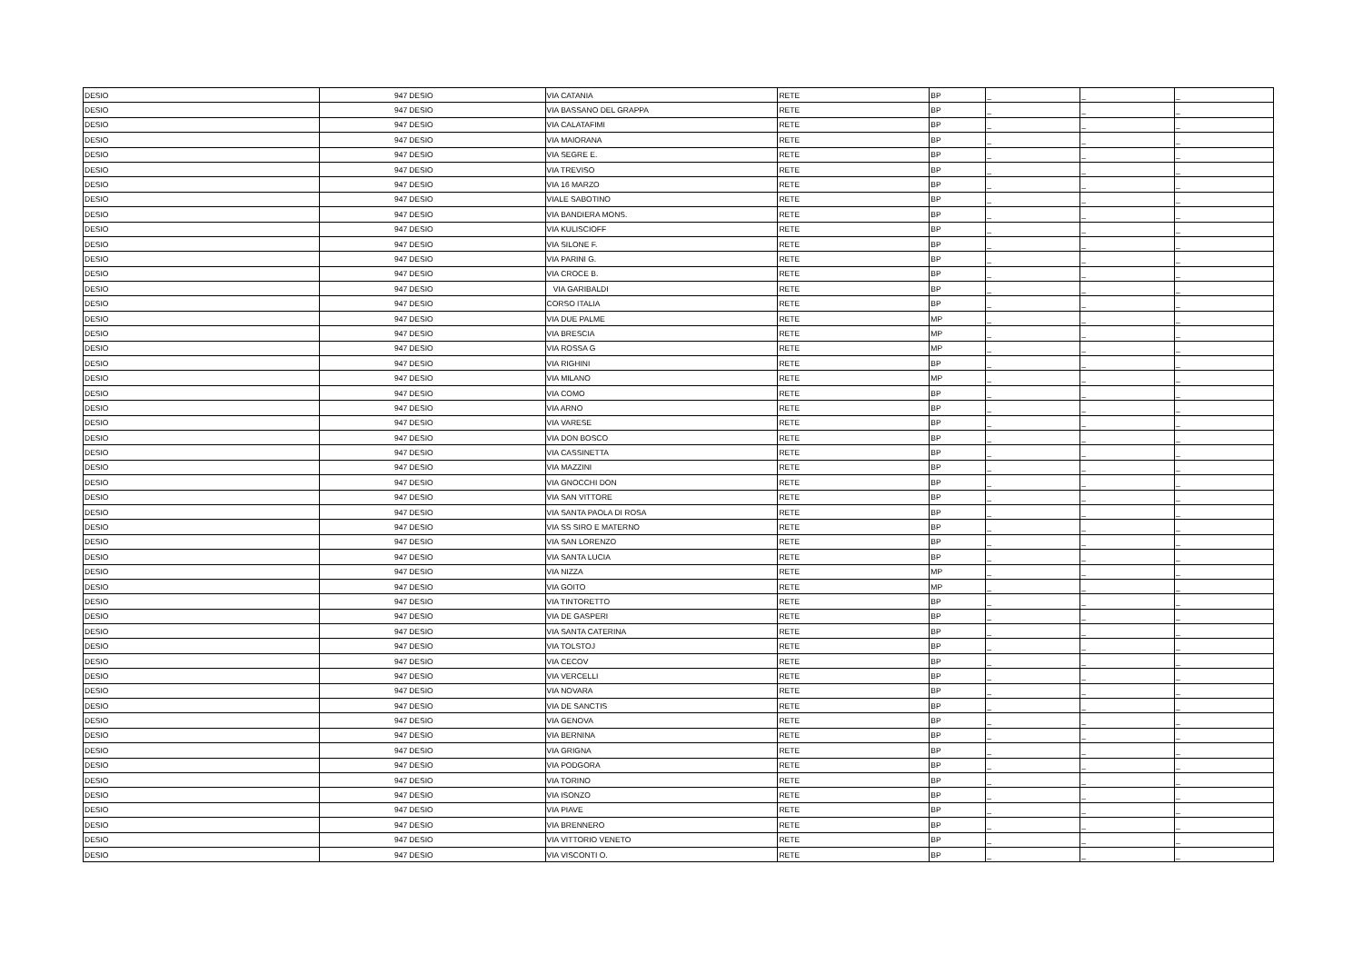| DESIO | 947 | DESIO | VIA CATANIA | RETE | BP | _ | _ | _ |
| DESIO | 947 | DESIO | VIA BASSANO DEL GRAPPA | RETE | BP | _ | _ | _ |
| DESIO | 947 | DESIO | VIA CALATAFIMI | RETE | BP | _ | _ | _ |
| DESIO | 947 | DESIO | VIA MAIORANA | RETE | BP | _ | _ | _ |
| DESIO | 947 | DESIO | VIA SEGRE E. | RETE | BP | _ | _ | _ |
| DESIO | 947 | DESIO | VIA TREVISO | RETE | BP | _ | _ | _ |
| DESIO | 947 | DESIO | VIA 16 MARZO | RETE | BP | _ | _ | _ |
| DESIO | 947 | DESIO | VIALE SABOTINO | RETE | BP | _ | _ | _ |
| DESIO | 947 | DESIO | VIA BANDIERA MONS. | RETE | BP | _ | _ | _ |
| DESIO | 947 | DESIO | VIA KULISCIOFF | RETE | BP | _ | _ | _ |
| DESIO | 947 | DESIO | VIA SILONE F. | RETE | BP | _ | _ | _ |
| DESIO | 947 | DESIO | VIA PARINI G. | RETE | BP | _ | _ | _ |
| DESIO | 947 | DESIO | VIA CROCE B. | RETE | BP | _ | _ | _ |
| DESIO | 947 | DESIO | VIA GARIBALDI | RETE | BP | _ | _ | _ |
| DESIO | 947 | DESIO | CORSO ITALIA | RETE | BP | _ | _ | _ |
| DESIO | 947 | DESIO | VIA DUE PALME | RETE | MP | _ | _ | _ |
| DESIO | 947 | DESIO | VIA BRESCIA | RETE | MP | _ | _ | _ |
| DESIO | 947 | DESIO | VIA ROSSA G | RETE | MP | _ | _ | _ |
| DESIO | 947 | DESIO | VIA RIGHINI | RETE | BP | _ | _ | _ |
| DESIO | 947 | DESIO | VIA MILANO | RETE | MP | _ | _ | _ |
| DESIO | 947 | DESIO | VIA COMO | RETE | BP | _ | _ | _ |
| DESIO | 947 | DESIO | VIA ARNO | RETE | BP | _ | _ | _ |
| DESIO | 947 | DESIO | VIA VARESE | RETE | BP | _ | _ | _ |
| DESIO | 947 | DESIO | VIA DON BOSCO | RETE | BP | _ | _ | _ |
| DESIO | 947 | DESIO | VIA CASSINETTA | RETE | BP | _ | _ | _ |
| DESIO | 947 | DESIO | VIA MAZZINI | RETE | BP | _ | _ | _ |
| DESIO | 947 | DESIO | VIA GNOCCHI DON | RETE | BP | _ | _ | _ |
| DESIO | 947 | DESIO | VIA SAN VITTORE | RETE | BP | _ | _ | _ |
| DESIO | 947 | DESIO | VIA SANTA PAOLA DI ROSA | RETE | BP | _ | _ | _ |
| DESIO | 947 | DESIO | VIA SS SIRO E MATERNO | RETE | BP | _ | _ | _ |
| DESIO | 947 | DESIO | VIA SAN LORENZO | RETE | BP | _ | _ | _ |
| DESIO | 947 | DESIO | VIA SANTA LUCIA | RETE | BP | _ | _ | _ |
| DESIO | 947 | DESIO | VIA NIZZA | RETE | MP | _ | _ | _ |
| DESIO | 947 | DESIO | VIA GOITO | RETE | MP | _ | _ | _ |
| DESIO | 947 | DESIO | VIA TINTORETTO | RETE | BP | _ | _ | _ |
| DESIO | 947 | DESIO | VIA DE GASPERI | RETE | BP | _ | _ | _ |
| DESIO | 947 | DESIO | VIA SANTA CATERINA | RETE | BP | _ | _ | _ |
| DESIO | 947 | DESIO | VIA TOLSTOJ | RETE | BP | _ | _ | _ |
| DESIO | 947 | DESIO | VIA CECOV | RETE | BP | _ | _ | _ |
| DESIO | 947 | DESIO | VIA VERCELLI | RETE | BP | _ | _ | _ |
| DESIO | 947 | DESIO | VIA NOVARA | RETE | BP | _ | _ | _ |
| DESIO | 947 | DESIO | VIA DE SANCTIS | RETE | BP | _ | _ | _ |
| DESIO | 947 | DESIO | VIA GENOVA | RETE | BP | _ | _ | _ |
| DESIO | 947 | DESIO | VIA BERNINA | RETE | BP | _ | _ | _ |
| DESIO | 947 | DESIO | VIA GRIGNA | RETE | BP | _ | _ | _ |
| DESIO | 947 | DESIO | VIA PODGORA | RETE | BP | _ | _ | _ |
| DESIO | 947 | DESIO | VIA TORINO | RETE | BP | _ | _ | _ |
| DESIO | 947 | DESIO | VIA ISONZO | RETE | BP | _ | _ | _ |
| DESIO | 947 | DESIO | VIA PIAVE | RETE | BP | _ | _ | _ |
| DESIO | 947 | DESIO | VIA BRENNERO | RETE | BP | _ | _ | _ |
| DESIO | 947 | DESIO | VIA VITTORIO VENETO | RETE | BP | _ | _ | _ |
| DESIO | 947 | DESIO | VIA VISCONTI O. | RETE | BP | _ | _ | _ |